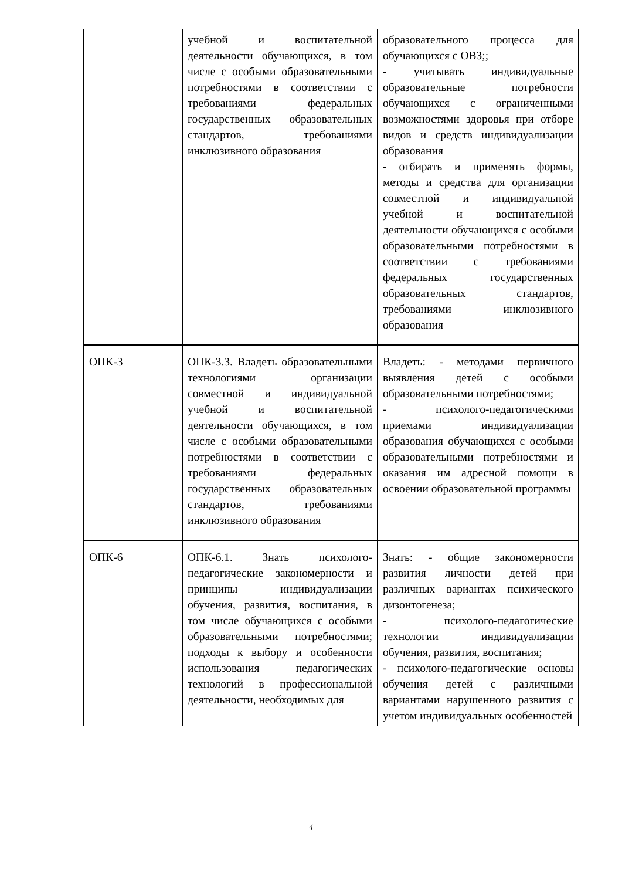| | учебной и воспитательной деятельности обучающихся, в том числе с особыми образовательными потребностями в соответствии с требованиями федеральных государственных образовательных стандартов, требованиями инклюзивного образования | образовательного процесса для обучающихся с ОВЗ;; - учитывать индивидуальные образовательные потребности обучающихся с ограниченными возможностями здоровья при отборе видов и средств индивидуализации образования - отбирать и применять формы, методы и средства для организации совместной и индивидуальной учебной и воспитательной деятельности обучающихся с особыми образовательными потребностями в соответствии с требованиями федеральных государственных образовательных стандартов, требованиями инклюзивного образования |
| ОПК-3 | ОПК-3.3. Владеть образовательными технологиями организации совместной и индивидуальной учебной и воспитательной деятельности обучающихся, в том числе с особыми образовательными потребностями в соответствии с требованиями федеральных государственных образовательных стандартов, требованиями инклюзивного образования | Владеть: - методами первичного выявления детей с особыми образовательными потребностями; - психолого-педагогическими приемами индивидуализации образования обучающихся с особыми образовательными потребностями и оказания им адресной помощи в освоении образовательной программы |
| ОПК-6 | ОПК-6.1. Знать психолого-педагогические закономерности и принципы индивидуализации обучения, развития, воспитания, в том числе обучающихся с особыми образовательными потребностями; подходы к выбору и особенности использования педагогических технологий в профессиональной деятельности, необходимых для | Знать: - общие закономерности развития личности детей при различных вариантах психического дизонтогенеза; - психолого-педагогические технологии индивидуализации обучения, развития, воспитания; - психолого-педагогические основы обучения детей с различными вариантами нарушенного развития с учетом индивидуальных особенностей |
4